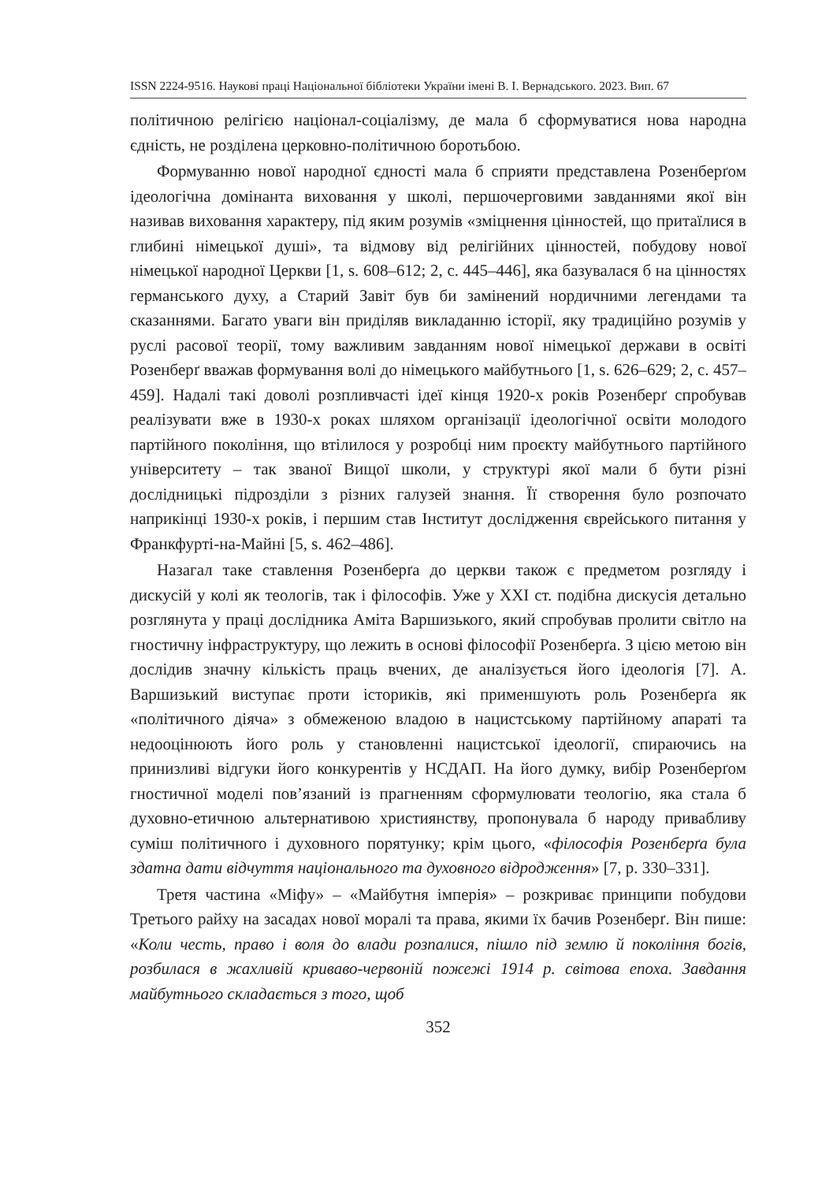ISSN 2224-9516. Наукові праці Національної бібліотеки України імені В. І. Вернадського. 2023. Вип. 67
політичною релігією націонал-соціалізму, де мала б сформуватися нова народна єдність, не розділена церковно-політичною боротьбою.
Формуванню нової народної єдності мала б сприяти представлена Розенберґом ідеологічна домінанта виховання у школі, першочерговими завданнями якої він називав виховання характеру, під яким розумів «зміцнення цінностей, що притаїлися в глибині німецької душі», та відмову від релігійних цінностей, побудову нової німецької народної Церкви [1, s. 608–612; 2, с. 445–446], яка базувалася б на цінностях германського духу, а Старий Завіт був би замінений нордичними легендами та сказаннями. Багато уваги він приділяв викладанню історії, яку традиційно розумів у руслі расової теорії, тому важливим завданням нової німецької держави в освіті Розенберґ вважав формування волі до німецького майбутнього [1, s. 626–629; 2, с. 457–459]. Надалі такі доволі розпливчасті ідеї кінця 1920-х років Розенберґ спробував реалізувати вже в 1930-х роках шляхом організації ідеологічної освіти молодого партійного покоління, що втілилося у розробці ним проєкту майбутнього партійного університету – так званої Вищої школи, у структурі якої мали б бути різні дослідницькі підрозділи з різних галузей знання. Її створення було розпочато наприкінці 1930-х років, і першим став Інститут дослідження єврейського питання у Франкфурті-на-Майні [5, s. 462–486].
Назагал таке ставлення Розенберґа до церкви також є предметом розгляду і дискусій у колі як теологів, так і філософів. Уже у XXI ст. подібна дискусія детально розглянута у праці дослідника Аміта Варшизького, який спробував пролити світло на гностичну інфраструктуру, що лежить в основі філософії Розенберґа. З цією метою він дослідив значну кількість праць вчених, де аналізується його ідеологія [7]. А. Варшизький виступає проти істориків, які применшують роль Розенберґа як «політичного діяча» з обмеженою владою в нацистському партійному апараті та недооцінюють його роль у становленні нацистської ідеології, спираючись на принизливі відгуки його конкурентів у НСДАП. На його думку, вибір Розенберґом гностичної моделі пов’язаний із прагненням сформулювати теологію, яка стала б духовно-етичною альтернативою християнству, пропонувала б народу привабливу суміш політичного і духовного порятунку; крім цього, «філософія Розенберґа була здатна дати відчуття національного та духовного відродження» [7, p. 330–331].
Третя частина «Міфу» – «Майбутня імперія» – розкриває принципи побудови Третього райху на засадах нової моралі та права, якими їх бачив Розенберґ. Він пише: «Коли честь, право і воля до влади розпалися, пішло під землю й покоління богів, розбилася в жахливій криваво-червоній пожежі 1914 р. світова епоха. Завдання майбутнього складається з того, щоб
352